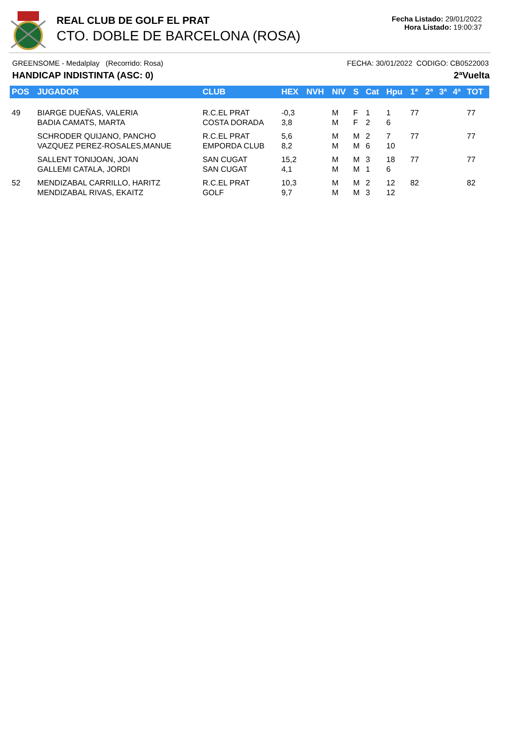REAL CLUB DE GOLF EL PRAT
CTO. DOBLE DE BARCELONA (ROSA)
Fecha Listado: 29/01/2022
Hora Listado: 19:00:37
GREENSOME - Medalplay (Recorrido: Rosa) FECHA: 30/01/2022 CODIGO: CB0522003
HANDICAP INDISTINTA (ASC: 0) 2ªVuelta
| POS | JUGADOR | CLUB | HEX | NVH | NIV | S | Cat | Hpu | 1ª | 2ª | 3ª | 4ª | TOT |
| --- | --- | --- | --- | --- | --- | --- | --- | --- | --- | --- | --- | --- | --- |
| 49 | BIARGE DUEÑAS, VALERIA BADIA CAMATS, MARTA | R.C.EL PRAT COSTA DORADA | -0,3 3,8 | | M M | F F | 1 2 | 1 6 | 77 | | | | 77 |
| | SCHRODER QUIJANO, PANCHO VAZQUEZ PEREZ-ROSALES,MANUE | R.C.EL PRAT EMPORDA CLUB | 5,6 8,2 | | M M | M M | 2 6 | 7 10 | 77 | | | | 77 |
| | SALLENT TONIJOAN, JOAN GALLEMI CATALA, JORDI | SAN CUGAT SAN CUGAT | 15,2 4,1 | | M M | M M | 3 1 | 18 6 | 77 | | | | 77 |
| 52 | MENDIZABAL CARRILLO, HARITZ MENDIZABAL RIVAS, EKAITZ | R.C.EL PRAT GOLF | 10,3 9,7 | | M M | M M | 2 3 | 12 12 | 82 | | | | 82 |